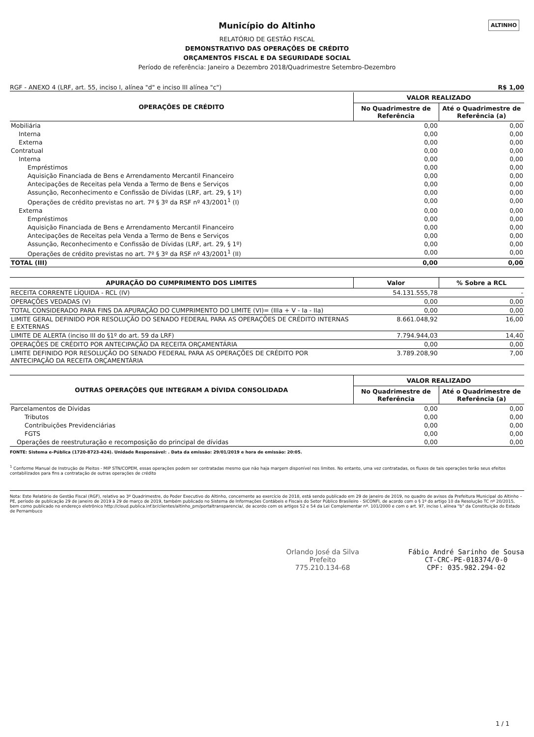ALTINHO
Município do Altinho
RELATÓRIO DE GESTÃO FISCAL
DEMONSTRATIVO DAS OPERAÇÕES DE CRÉDITO
ORÇAMENTOS FISCAL E DA SEGURIDADE SOCIAL
Período de referência: Janeiro a Dezembro 2018/Quadrimestre Setembro-Dezembro
RGF - ANEXO 4 (LRF, art. 55, inciso I, alínea "d" e inciso III alínea "c") R$ 1,00
| OPERAÇÕES DE CRÉDITO | VALOR REALIZADO | |
| --- | --- | --- |
| | No Quadrimestre de Referência | Até o Quadrimestre de Referência (a) |
| Mobiliária | 0,00 | 0,00 |
| Interna | 0,00 | 0,00 |
| Externa | 0,00 | 0,00 |
| Contratual | 0,00 | 0,00 |
| Interna | 0,00 | 0,00 |
| Empréstimos | 0,00 | 0,00 |
| Aquisição Financiada de Bens e Arrendamento Mercantil Financeiro | 0,00 | 0,00 |
| Antecipações de Receitas pela Venda a Termo de Bens e Serviços | 0,00 | 0,00 |
| Assunção, Reconhecimento e Confissão de Dívidas (LRF, art. 29, § 1º) | 0,00 | 0,00 |
| Operações de crédito previstas no art. 7º § 3º da RSF nº 43/2001<sup>1</sup> (I) | 0,00 | 0,00 |
| Externa | 0,00 | 0,00 |
| Empréstimos | 0,00 | 0,00 |
| Aquisição Financiada de Bens e Arrendamento Mercantil Financeiro | 0,00 | 0,00 |
| Antecipações de Receitas pela Venda a Termo de Bens e Serviços | 0,00 | 0,00 |
| Assunção, Reconhecimento e Confissão de Dívidas (LRF, art. 29, § 1º) | 0,00 | 0,00 |
| Operações de crédito previstas no art. 7º § 3º da RSF nº 43/2001<sup>1</sup> (II) | 0,00 | 0,00 |
| TOTAL (III) | 0,00 | 0,00 |
| APURAÇÃO DO CUMPRIMENTO DOS LIMITES | Valor | % Sobre a RCL |
| --- | --- | --- |
| RECEITA CORRENTE LÍQUIDA - RCL (IV) | 54.131.555,78 | - |
| OPERAÇÕES VEDADAS (V) | 0,00 | 0,00 |
| TOTAL CONSIDERADO PARA FINS DA APURAÇÃO DO CUMPRIMENTO DO LIMITE (VI)= (IIIa + V - Ia - IIa) | 0,00 | 0,00 |
| LIMITE GERAL DEFINIDO POR RESOLUÇÃO DO SENADO FEDERAL PARA AS OPERAÇÕES DE CRÉDITO INTERNAS E EXTERNAS | 8.661.048,92 | 16,00 |
| LIMITE DE ALERTA (inciso III do §1º do art. 59 da LRF) | 7.794.944,03 | 14,40 |
| OPERAÇÕES DE CRÉDITO POR ANTECIPAÇÃO DA RECEITA ORÇAMENTÁRIA | 0,00 | 0,00 |
| LIMITE DEFINIDO POR RESOLUÇÃO DO SENADO FEDERAL PARA AS OPERAÇÕES DE CRÉDITO POR ANTECIPAÇÃO DA RECEITA ORÇAMENTÁRIA | 3.789.208,90 | 7,00 |
| OUTRAS OPERAÇÕES QUE INTEGRAM A DÍVIDA CONSOLIDADA | VALOR REALIZADO | |
| --- | --- | --- |
| | No Quadrimestre de Referência | Até o Quadrimestre de Referência (a) |
| Parcelamentos de Dívidas | 0,00 | 0,00 |
| Tributos | 0,00 | 0,00 |
| Contribuições Previdenciárias | 0,00 | 0,00 |
| FGTS | 0,00 | 0,00 |
| Operações de reestruturação e recomposição do principal de dívidas | 0,00 | 0,00 |
FONTE: Sistema e-Pública (1720-8723-424). Unidade Responsável: . Data da emissão: 29/01/2019 e hora de emissão: 20:05.
<sup>1</sup> Conforme Manual de Instrução de Pleitos - MIP STN/COPEM, essas operações podem ser contratadas mesmo que não haja margem disponível nos limites. No entanto, uma vez contratadas, os fluxos de tais operações terão seus efeitos contabilizados para fins a contratação de outras operações de crédito
Nota: Este Relatório de Gestão Fiscal (RGF), relativo ao 3º Quadrimestre, do Poder Executivo do Altinho, concernente ao exercício de 2018, está sendo publicado em 29 de janeiro de 2019, no quadro de avisos da Prefeitura Municipal do Altinho – PE, período de publicação 29 de janeiro de 2019 à 29 de março de 2019, também publicado no Sistema de Informações Contábeis e Fiscais do Setor Público Brasileiro - SICONFI, de acordo com o § 1º do artigo 10 da Resolução TC nº 20/2015, bem como publicado no endereço eletrônico http://cloud.publica.inf.br/clientes/altinho_pm/portaltransparencia/, de acordo com os artigos 52 e 54 da Lei Complementar nº. 101/2000 e com o art. 97, inciso I, alínea "b" da Constituição do Estado de Pernambuco
Orlando José da Silva
Prefeito
775.210.134-68
Fábio André Sarinho de Sousa
CT-CRC-PE-018374/0-0
CPF: 035.982.294-02
1 / 1